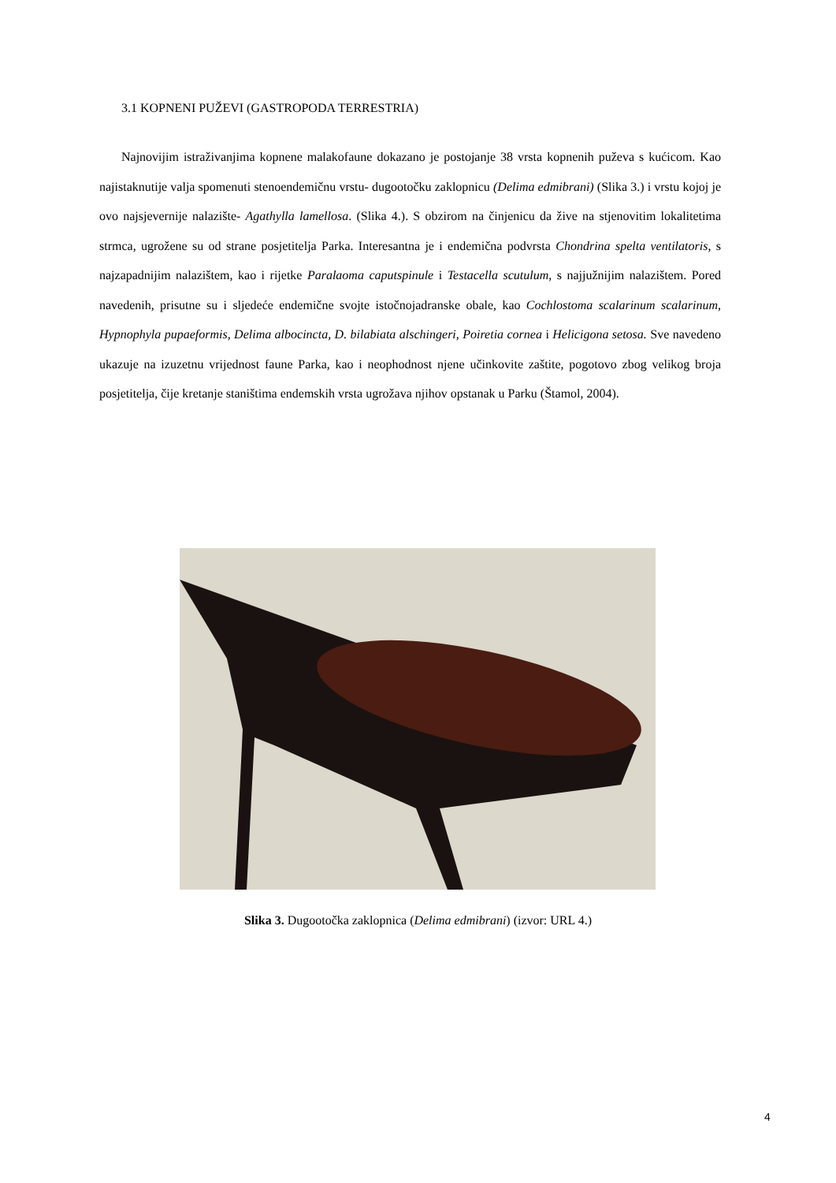3.1 KOPNENI PUŽEVI (GASTROPODA TERRESTRIA)
Najnovijim istraživanjima kopnene malakofaune dokazano je postojanje 38 vrsta kopnenih puževa s kućicom. Kao najistaknutije valja spomenuti stenoendemičnu vrstu- dugootočku zaklopnicu (Delima edmibrani) (Slika 3.) i vrstu kojoj je ovo najsjevernije nalazište- Agathylla lamellosa. (Slika 4.). S obzirom na činjenicu da žive na stjenovitim lokalitetima strmca, ugrožene su od strane posjetitelja Parka. Interesantna je i endemična podvrsta Chondrina spelta ventilatoris, s najzapadnijim nalazištem, kao i rijetke Paralaoma caputspinule i Testacella scutulum, s najjužnijim nalazištem. Pored navedenih, prisutne su i sljedeće endemične svojte istočnojadranske obale, kao Cochlostoma scalarinum scalarinum, Hypnophyla pupaeformis, Delima albocincta, D. bilabiata alschingeri, Poiretia cornea i Helicigona setosa. Sve navedeno ukazuje na izuzetnu vrijednost faune Parka, kao i neophodnost njene učinkovite zaštite, pogotovo zbog velikog broja posjetitelja, čije kretanje staništima endemskih vrsta ugrožava njihov opstanak u Parku (Štamol, 2004).
Slika 3. Dugootočka zaklopnica (Delima edmibrani) (izvor: URL 4.)
4